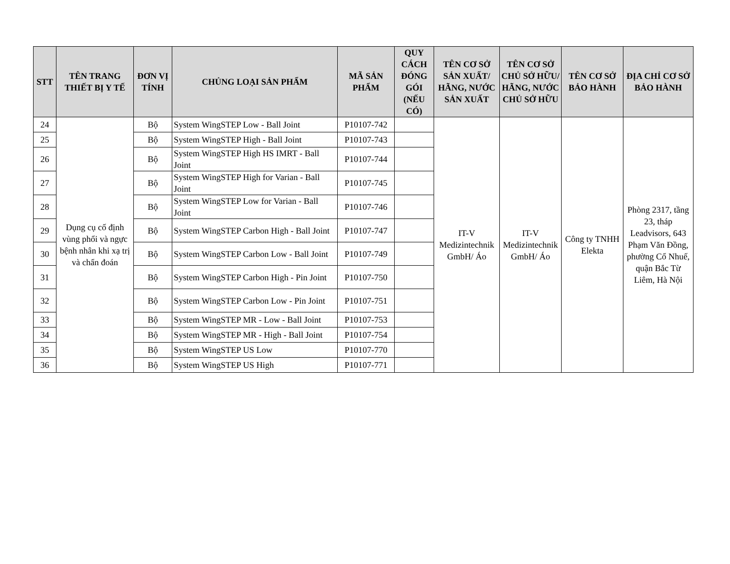| STT | TÊN TRANG THIẾT BỊ Y TẾ | ĐƠN VỊ TÍNH | CHỦNG LOẠI SẢN PHẨM | MÃ SẢN PHẨM | QUY CÁCH ĐÓNG GÓI (NẾU CÓ) | TÊN CƠ SỞ SẢN XUẤT/ HÃNG, NƯỚC SẢN XUẤT | TÊN CƠ SỞ CHỦ SỞ HỮU/ HÃNG, NƯỚC CHỦ SỞ HỮU | TÊN CƠ SỞ BẢO HÀNH | ĐỊA CHỈ CƠ SỞ BẢO HÀNH |
| --- | --- | --- | --- | --- | --- | --- | --- | --- | --- |
| 24 | Dụng cụ cố định vùng phổi và ngực bệnh nhân khi xạ trị và chẩn đoán | Bộ | System WingSTEP Low - Ball Joint | P10107-742 | | IT-V Medizintechnik GmbH/ Áo | IT-V Medizintechnik GmbH/ Áo | Công ty TNHH Elekta | Phòng 2317, tầng 23, tháp Leadvisors, 643 Phạm Văn Đồng, phường Cổ Nhuế, quận Bắc Từ Liêm, Hà Nội |
| 25 | | Bộ | System WingSTEP High - Ball Joint | P10107-743 | | | | | |
| 26 | | Bộ | System WingSTEP High HS IMRT - Ball Joint | P10107-744 | | | | | |
| 27 | | Bộ | System WingSTEP High for Varian - Ball Joint | P10107-745 | | | | | |
| 28 | | Bộ | System WingSTEP Low for Varian - Ball Joint | P10107-746 | | | | | |
| 29 | | Bộ | System WingSTEP Carbon High - Ball Joint | P10107-747 | | | | | |
| 30 | | Bộ | System WingSTEP Carbon Low - Ball Joint | P10107-749 | | | | | |
| 31 | | Bộ | System WingSTEP Carbon High - Pin Joint | P10107-750 | | | | | |
| 32 | | Bộ | System WingSTEP Carbon Low - Pin Joint | P10107-751 | | | | | |
| 33 | | Bộ | System WingSTEP MR - Low - Ball Joint | P10107-753 | | | | | |
| 34 | | Bộ | System WingSTEP MR - High - Ball Joint | P10107-754 | | | | | |
| 35 | | Bộ | System WingSTEP US Low | P10107-770 | | | | | |
| 36 | | Bộ | System WingSTEP US High | P10107-771 | | | | | |